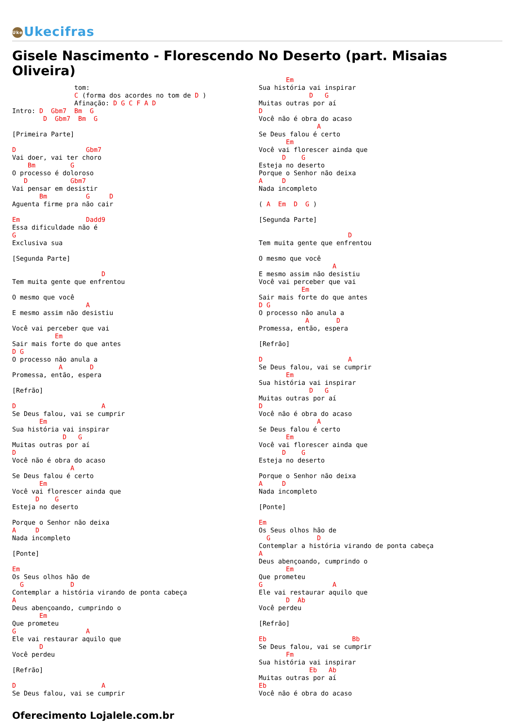Uke Ukecifras
Gisele Nascimento - Florescendo No Deserto (part. Misaias Oliveira)
                tom:
                C (forma dos acordes no tom de D )
                Afinação: D G C F A D
Intro: D  Gbm7  Bm  G
        D  Gbm7  Bm  G

[Primeira Parte]

D                  Gbm7
Vai doer, vai ter choro
    Bm         G
O processo é doloroso
   D           Gbm7
Vai pensar em desistir
       Bm          G     D
Aguenta firme pra não cair

Em                 Dadd9
Essa dificuldade não é
G
Exclusiva sua

[Segunda Parte]

                       D
Tem muita gente que enfrentou

O mesmo que você
                   A
E mesmo assim não desistiu

Você vai perceber que vai
           Em
Sair mais forte do que antes
D G
O processo não anula a
            A       D
Promessa, então, espera

[Refrão]

D                      A
Se Deus falou, vai se cumprir
       Em
Sua história vai inspirar
             D   G
Muitas outras por aí
D
Você não é obra do acaso
               A
Se Deus falou é certo
       Em
Você vai florescer ainda que
      D    G
Esteja no deserto

Porque o Senhor não deixa
A     D
Nada incompleto

[Ponte]

Em
Os Seus olhos hão de
  G            D
Contemplar a história virando de ponta cabeça
A
Deus abençoando, cumprindo o
       Em
Que prometeu
G                  A
Ele vai restaurar aquilo que
       D
Você perdeu

[Refrão]

D                      A
Se Deus falou, vai se cumprir
       Em
Sua história vai inspirar
             D   G
Muitas outras por aí
D
Você não é obra do acaso
               A
Se Deus falou é certo
       Em
Você vai florescer ainda que
      D    G
Esteja no deserto
Porque o Senhor não deixa
A     D
Nada incompleto

( A  Em  D  G )

[Segunda Parte]

                       D
Tem muita gente que enfrentou

O mesmo que você
                   A
E mesmo assim não desistiu
Você vai perceber que vai
           Em
Sair mais forte do que antes
D G
O processo não anula a
            A       D
Promessa, então, espera

[Refrão]

D                      A
Se Deus falou, vai se cumprir
       Em
Sua história vai inspirar
             D   G
Muitas outras por aí
D
Você não é obra do acaso
               A
Se Deus falou é certo
       Em
Você vai florescer ainda que
      D    G
Esteja no deserto

Porque o Senhor não deixa
A     D
Nada incompleto

[Ponte]

Em
Os Seus olhos hão de
  G            D
Contemplar a história virando de ponta cabeça
A
Deus abençoando, cumprindo o
       Em
Que prometeu
G                  A
Ele vai restaurar aquilo que
       D  Ab
Você perdeu

[Refrão]

Eb                      Bb
Se Deus falou, vai se cumprir
       Fm
Sua história vai inspirar
             Eb   Ab
Muitas outras por aí
Eb
Você não é obra do acaso
Oferecimento Lojalele.com.br